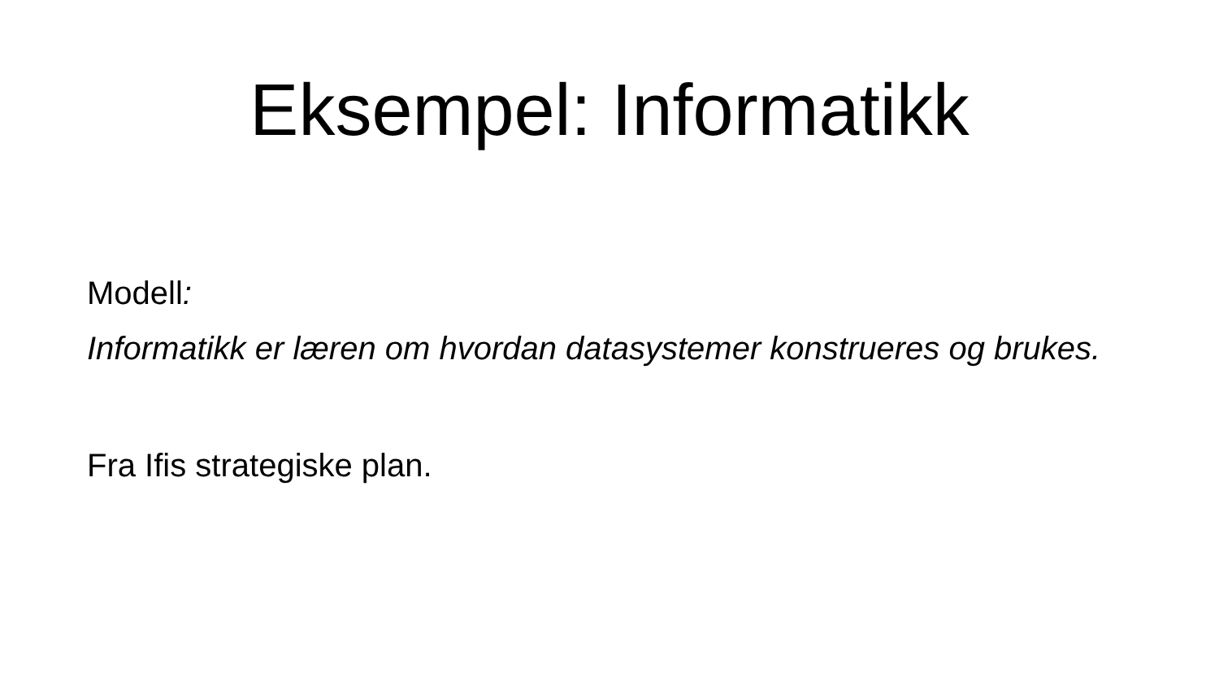Eksempel: Informatikk
Modell:
Informatikk er læren om hvordan datasystemer konstrueres og brukes.
Fra Ifis strategiske plan.